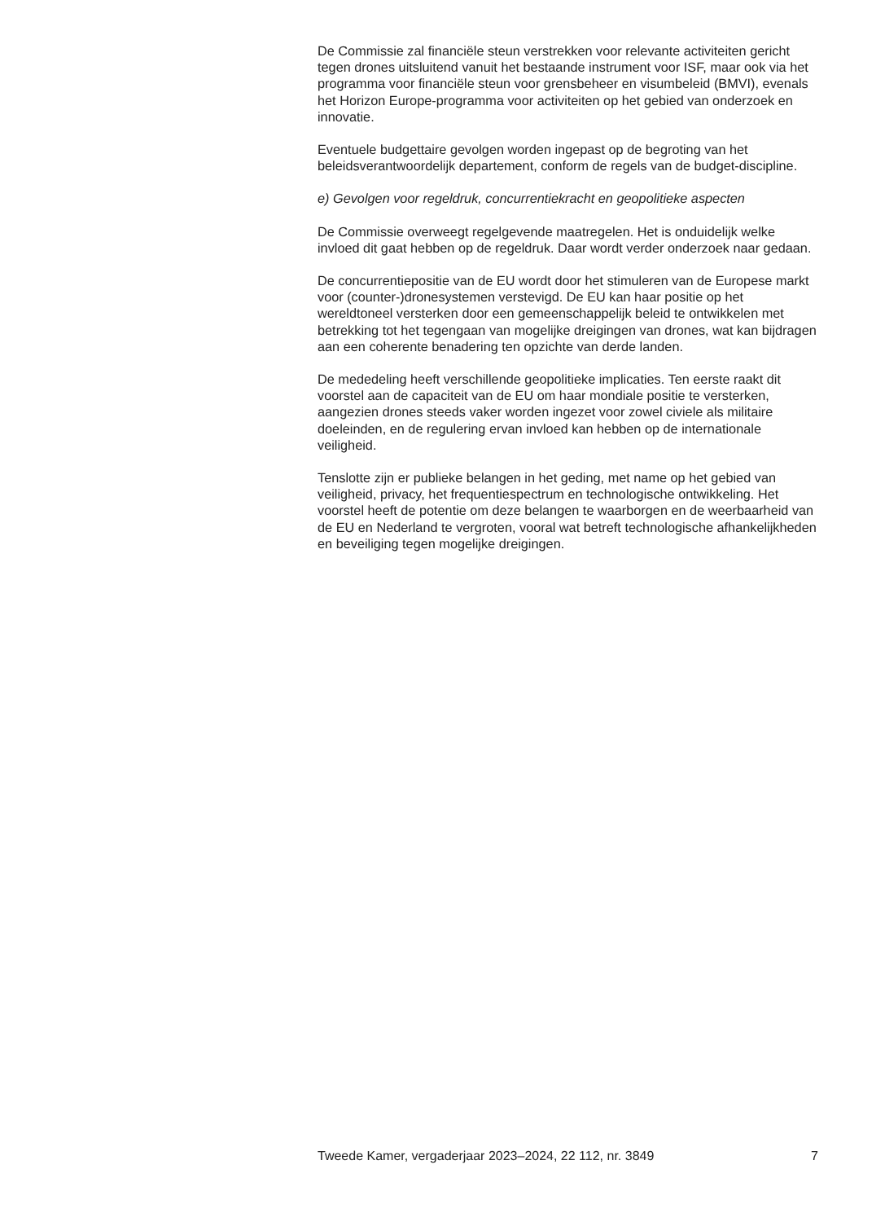De Commissie zal financiële steun verstrekken voor relevante activiteiten gericht tegen drones uitsluitend vanuit het bestaande instrument voor ISF, maar ook via het programma voor financiële steun voor grensbeheer en visumbeleid (BMVI), evenals het Horizon Europe-programma voor activiteiten op het gebied van onderzoek en innovatie.
Eventuele budgettaire gevolgen worden ingepast op de begroting van het beleidsverantwoordelijk departement, conform de regels van de budget-discipline.
e) Gevolgen voor regeldruk, concurrentiekracht en geopolitieke aspecten
De Commissie overweegt regelgevende maatregelen. Het is onduidelijk welke invloed dit gaat hebben op de regeldruk. Daar wordt verder onderzoek naar gedaan.
De concurrentiepositie van de EU wordt door het stimuleren van de Europese markt voor (counter-)dronesystemen verstevigd. De EU kan haar positie op het wereldtoneel versterken door een gemeenschappelijk beleid te ontwikkelen met betrekking tot het tegengaan van mogelijke dreigingen van drones, wat kan bijdragen aan een coherente benadering ten opzichte van derde landen.
De mededeling heeft verschillende geopolitieke implicaties. Ten eerste raakt dit voorstel aan de capaciteit van de EU om haar mondiale positie te versterken, aangezien drones steeds vaker worden ingezet voor zowel civiele als militaire doeleinden, en de regulering ervan invloed kan hebben op de internationale veiligheid.
Tenslotte zijn er publieke belangen in het geding, met name op het gebied van veiligheid, privacy, het frequentiespectrum en technologische ontwikkeling. Het voorstel heeft de potentie om deze belangen te waarborgen en de weerbaarheid van de EU en Nederland te vergroten, vooral wat betreft technologische afhankelijkheden en beveiliging tegen mogelijke dreigingen.
Tweede Kamer, vergaderjaar 2023–2024, 22 112, nr. 3849 7